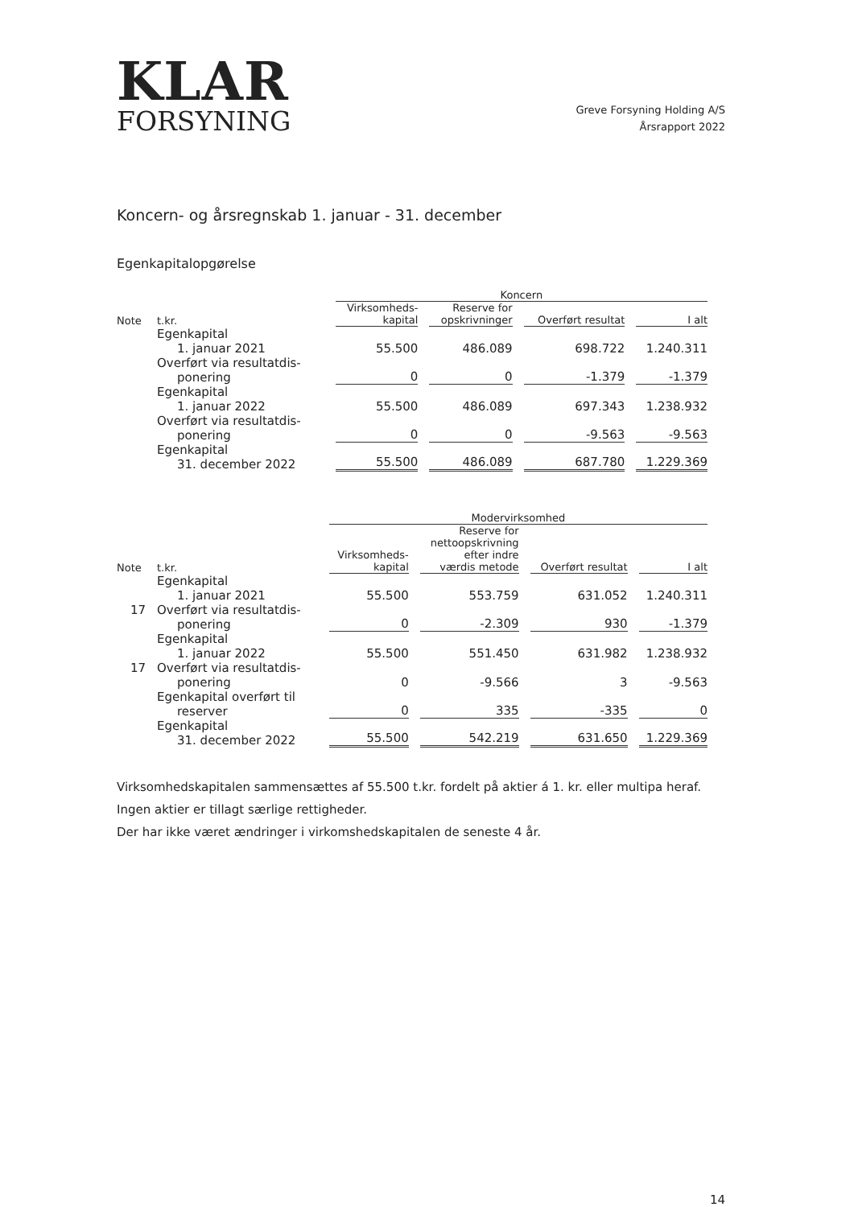KLAR
FORSYNING
Greve Forsyning Holding A/S
Årsrapport 2022
Koncern- og årsregnskab 1. januar - 31. december
Egenkapitalopgørelse
| | | Koncern | | | |
| --- | --- | --- | --- | --- | --- |
| Note | t.kr. | Virksomheds- kapital | Reserve for opskrivninger | Overført resultat | I alt |
| | Egenkapital 1. januar 2021 | 55.500 | 486.089 | 698.722 | 1.240.311 |
| | Overført via resultatdis- ponering | 0 | 0 | -1.379 | -1.379 |
| | Egenkapital 1. januar 2022 | 55.500 | 486.089 | 697.343 | 1.238.932 |
| | Overført via resultatdis- ponering | 0 | 0 | -9.563 | -9.563 |
| | Egenkapital 31. december 2022 | 55.500 | 486.089 | 687.780 | 1.229.369 |
| | | Modervirksomhed | | | |
| --- | --- | --- | --- | --- | --- |
| Note | t.kr. | Virksomheds- kapital | Reserve for nettoopskrivning efter indre værdis metode | Overført resultat | I alt |
| | Egenkapital 1. januar 2021 | 55.500 | 553.759 | 631.052 | 1.240.311 |
| 17 | Overført via resultatdis- ponering | 0 | -2.309 | 930 | -1.379 |
| | Egenkapital 1. januar 2022 | 55.500 | 551.450 | 631.982 | 1.238.932 |
| 17 | Overført via resultatdis- ponering | 0 | -9.566 | 3 | -9.563 |
| | Egenkapital overført til reserver | 0 | 335 | -335 | 0 |
| | Egenkapital 31. december 2022 | 55.500 | 542.219 | 631.650 | 1.229.369 |
Virksomhedskapitalen sammensættes af 55.500 t.kr. fordelt på aktier á 1. kr. eller multipa heraf.
Ingen aktier er tillagt særlige rettigheder.
Der har ikke været ændringer i virkomshedskapitalen de seneste 4 år.
14